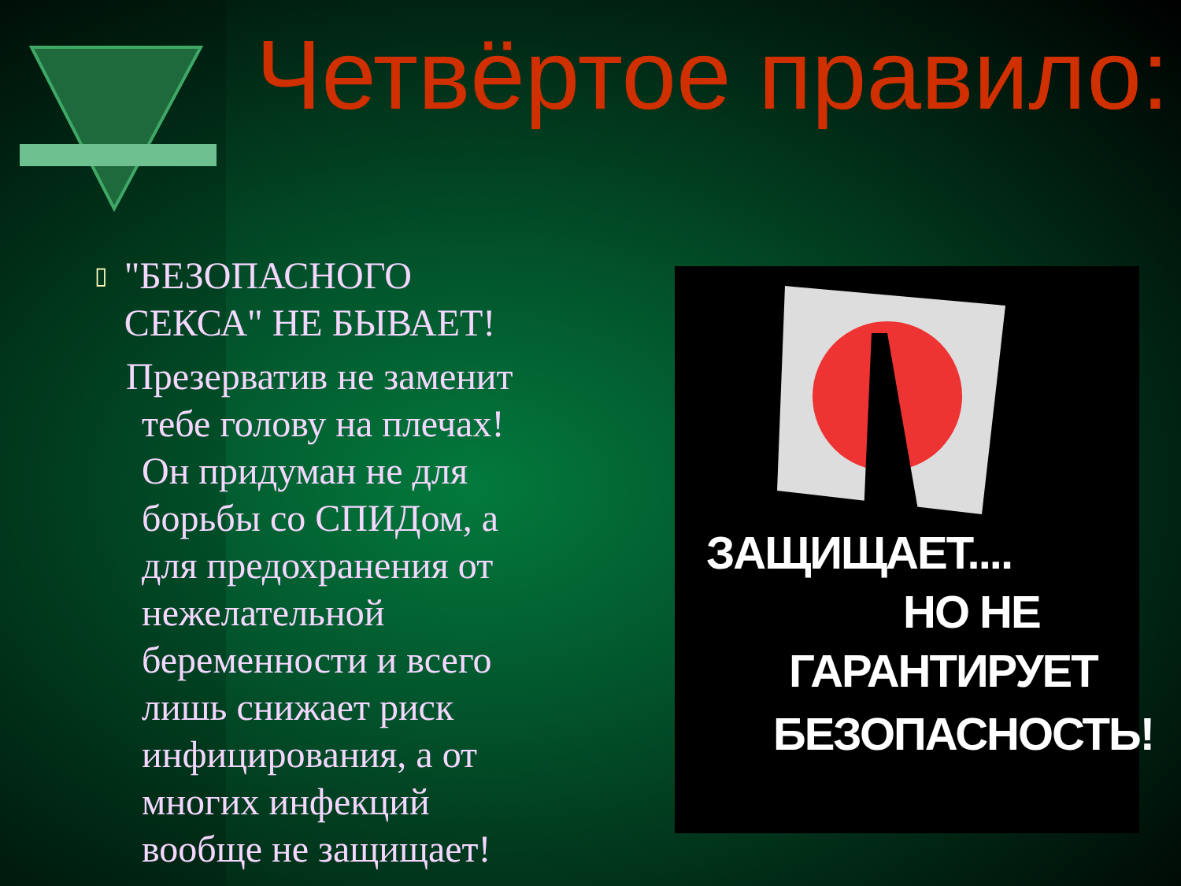Четвёртое правило:
▯ "БЕЗОПАСНОГО СЕКСА" НЕ БЫВАЕТ!
Презерватив не заменит тебе голову на плечах! Он придуман не для борьбы со СПИДом, а для предохранения от нежелательной беременности и всего лишь снижает риск инфицирования, а от многих инфекций вообще не защищает!
ЗАЩИЩАЕТ....
НО НЕ
ГАРАНТИРУЕТ
БЕЗОПАСНОСТЬ!